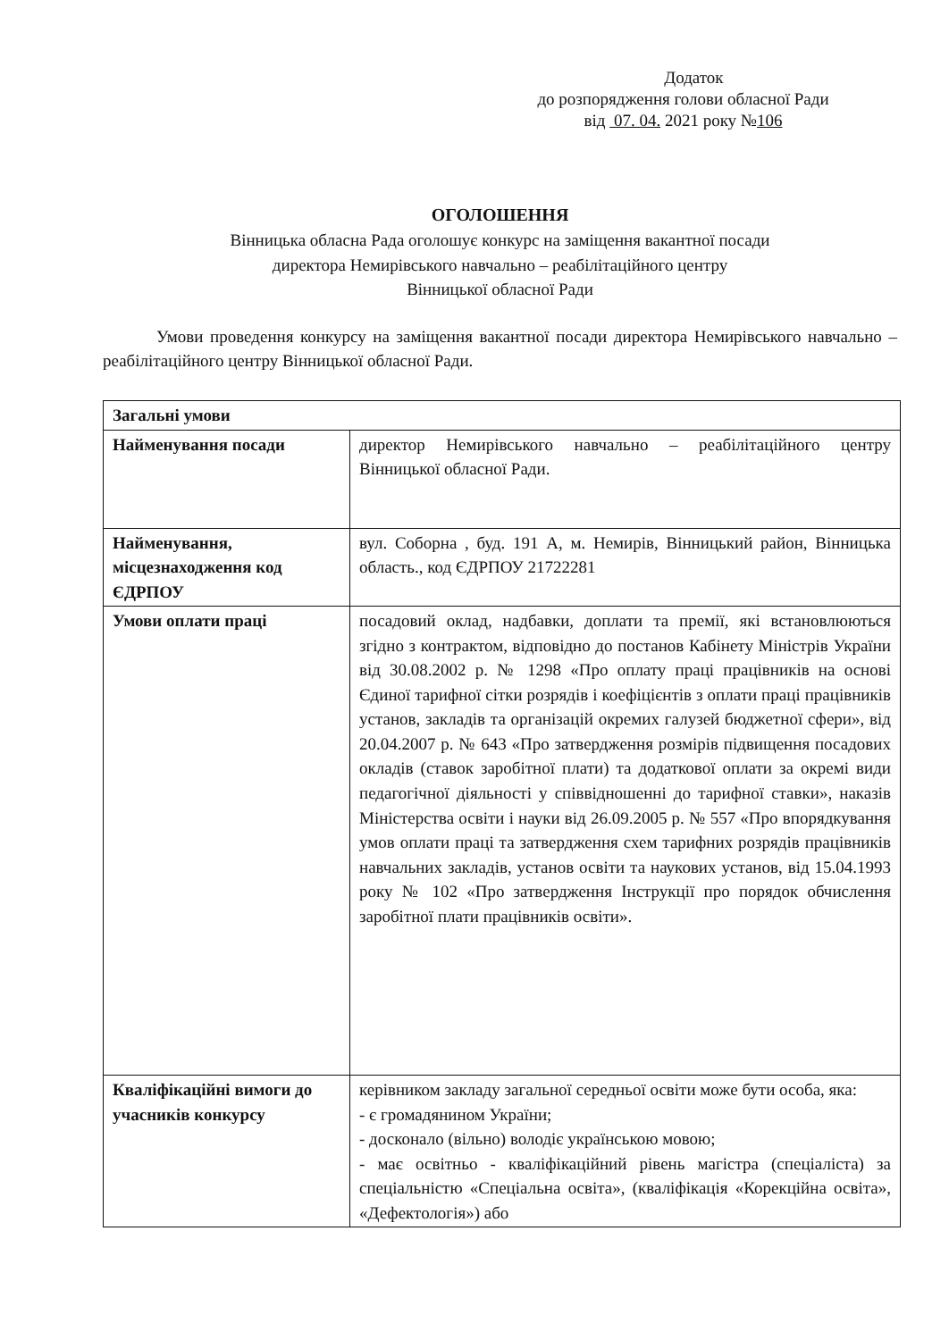Додаток
до розпорядження голови обласної Ради
від 07. 04. 2021 року №106
ОГОЛОШЕННЯ
Вінницька обласна Рада оголошує конкурс на заміщення вакантної посади
директора Немирівського навчально – реабілітаційного центру
Вінницької обласної Ради
Умови проведення конкурсу на заміщення вакантної посади директора Немирівського навчально – реабілітаційного центру Вінницької обласної Ради.
| Загальні умови | |
| Найменування посади | директор Немирівського навчально – реабілітаційного центру Вінницької обласної Ради. |
| Найменування, місцезнаходження код ЄДРПОУ | вул. Соборна , буд. 191 А, м. Немирів, Вінницький район, Вінницька область., код ЄДРПОУ 21722281 |
| Умови оплати праці | посадовий оклад, надбавки, доплати та премії, які встановлюються згідно з контрактом, відповідно до постанов Кабінету Міністрів України від 30.08.2002 р. № 1298 «Про оплату праці працівників на основі Єдиної тарифної сітки розрядів і коефіцієнтів з оплати праці працівників установ, закладів та організацій окремих галузей бюджетної сфери», від 20.04.2007 р. № 643 «Про затвердження розмірів підвищення посадових окладів (ставок заробітної плати) та додаткової оплати за окремі види педагогічної діяльності у співвідношенні до тарифної ставки», наказів Міністерства освіти і науки від 26.09.2005 р. № 557 «Про впорядкування умов оплати праці та затвердження схем тарифних розрядів працівників навчальних закладів, установ освіти та наукових установ, від 15.04.1993 року № 102 «Про затвердження Інструкції про порядок обчислення заробітної плати працівників освіти». |
| Кваліфікаційні вимоги до учасників конкурсу | керівником закладу загальної середньої освіти може бути особа, яка: - є громадянином України; - досконало (вільно) володіє українською мовою; - має освітньо - кваліфікаційний рівень магістра (спеціаліста) за спеціальністю «Спеціальна освіта», (кваліфікація «Корекційна освіта», «Дефектологія») або |